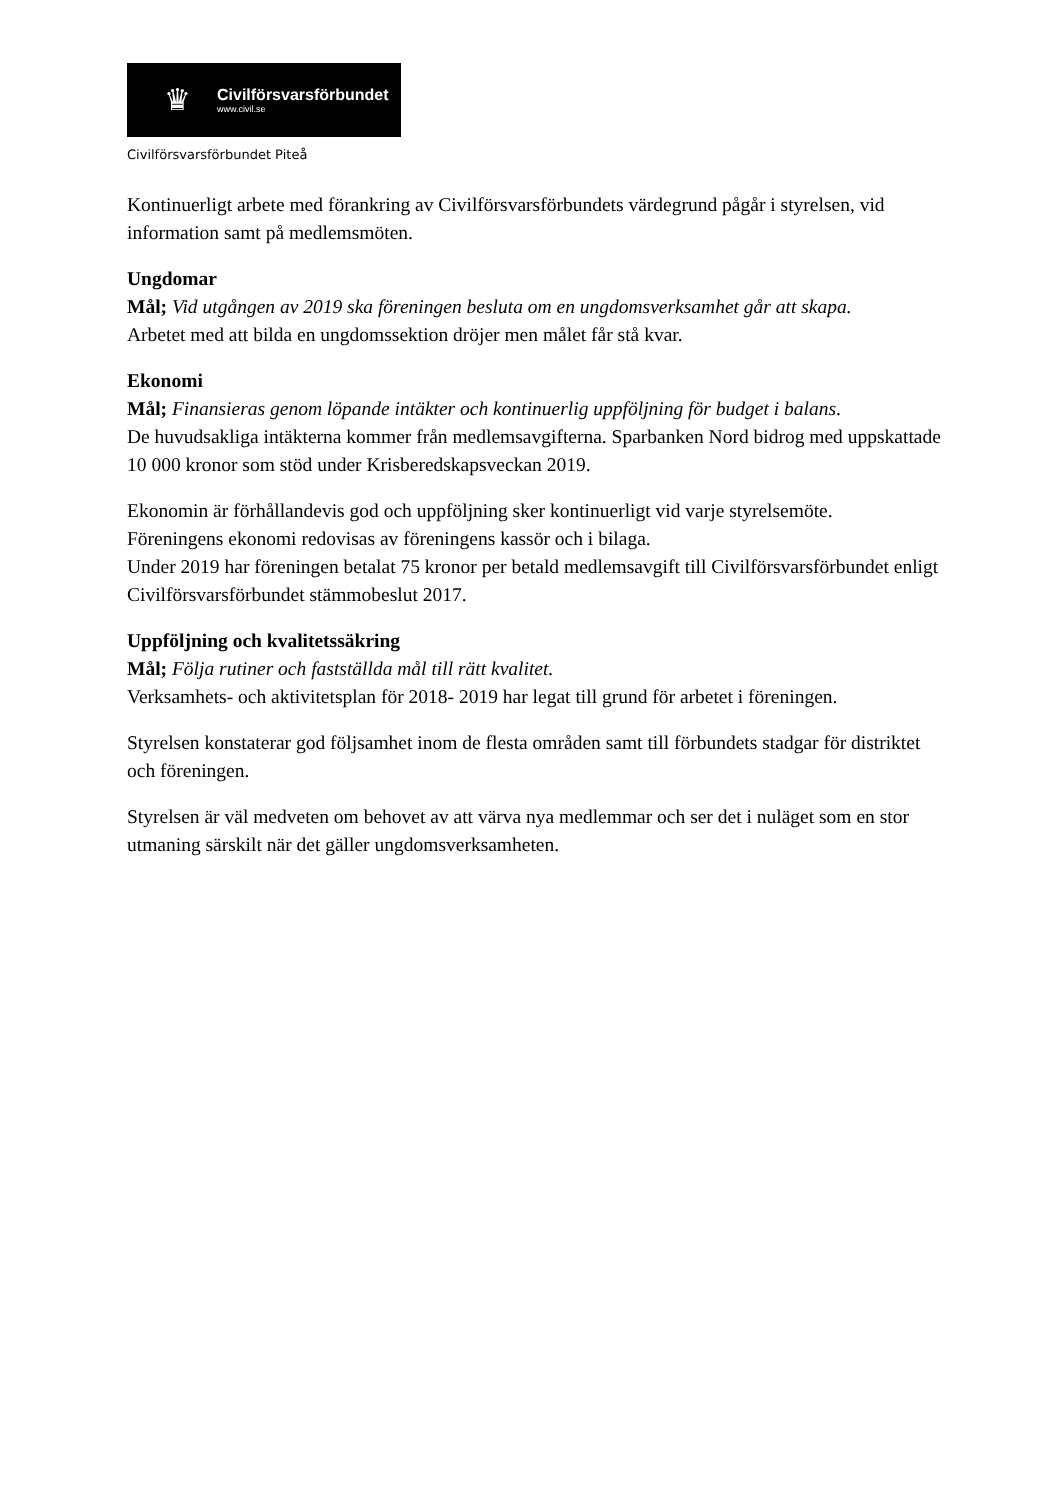♛
Civilförsvarsförbundet
www.civil.se
Civilförsvarsförbundet Piteå
Kontinuerligt arbete med förankring av Civilförsvarsförbundets värdegrund pågår i styrelsen, vid information samt på medlemsmöten.
Ungdomar
Mål; Vid utgången av 2019 ska föreningen besluta om en ungdomsverksamhet går att skapa.
Arbetet med att bilda en ungdomssektion dröjer men målet får stå kvar.
Ekonomi
Mål; Finansieras genom löpande intäkter och kontinuerlig uppföljning för budget i balans.
De huvudsakliga intäkterna kommer från medlemsavgifterna. Sparbanken Nord bidrog med uppskattade 10 000 kronor som stöd under Krisberedskapsveckan 2019.
Ekonomin är förhållandevis god och uppföljning sker kontinuerligt vid varje styrelsemöte.
Föreningens ekonomi redovisas av föreningens kassör och i bilaga.
Under 2019 har föreningen betalat 75 kronor per betald medlemsavgift till Civilförsvarsförbundet enligt Civilförsvarsförbundet stämmobeslut 2017.
Uppföljning och kvalitetssäkring
Mål; Följa rutiner och fastställda mål till rätt kvalitet.
Verksamhets- och aktivitetsplan för 2018- 2019 har legat till grund för arbetet i föreningen.
Styrelsen konstaterar god följsamhet inom de flesta områden samt till förbundets stadgar för distriktet och föreningen.
Styrelsen är väl medveten om behovet av att värva nya medlemmar och ser det i nuläget som en stor utmaning särskilt när det gäller ungdomsverksamheten.